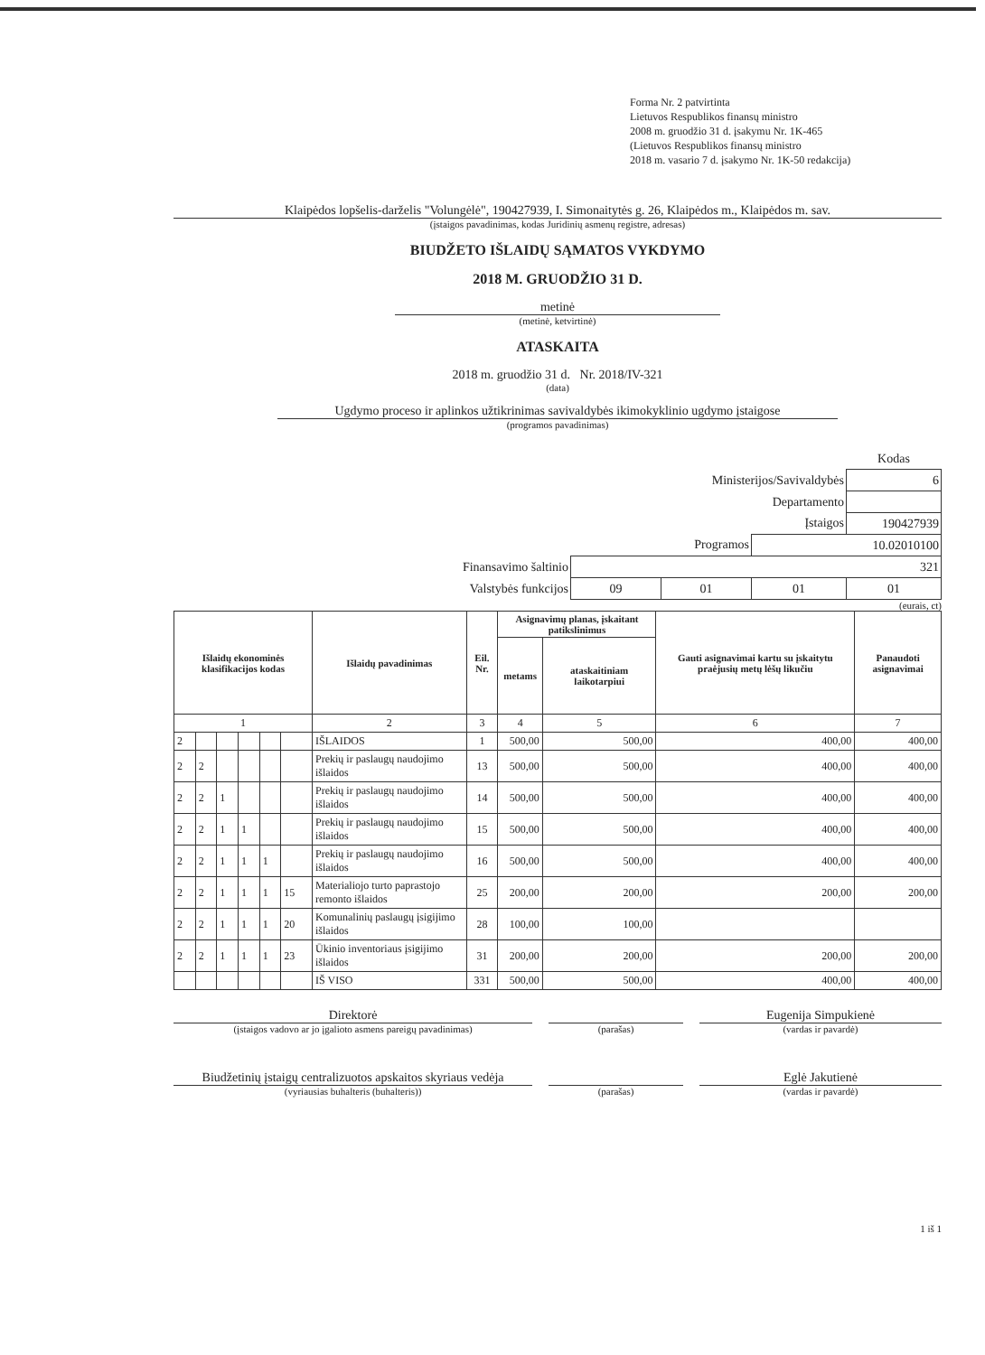Forma Nr. 2 patvirtinta
Lietuvos Respublikos finansų ministro
2008 m. gruodžio 31 d. įsakymu Nr. 1K-465
(Lietuvos Respublikos finansų ministro
2018 m. vasario 7 d. įsakymo Nr. 1K-50 redakcija)
Klaipėdos lopšelis-darželis "Volungėlė", 190427939, I. Simonaitytės g. 26, Klaipėdos m., Klaipėdos m. sav.
(įstaigos pavadinimas, kodas Juridinių asmenų registre, adresas)
BIUDŽETO IŠLAIDŲ SĄMATOS VYKDYMO
2018 M. GRUODŽIO 31 D.
metinė
(metinė, ketvirtinė)
ATASKAITA
2018 m. gruodžio 31 d. Nr. 2018/IV-321
(data)
Ugdymo proceso ir aplinkos užtikrinimas savivaldybės ikimokyklinio ugdymo įstaigose
(programos pavadinimas)
| | | | | Kodas |
| Ministerijos/Savivaldybės | | | | 6 |
| Departamento | | | | |
| Įstaigos | | | | 190427939 |
| Programos | | | 10.02010100 | |
| Finansavimo šaltinio | 321 | | | |
| Valstybės funkcijos | 09 | 01 | 01 | 01 |
(eurais, ct)
| Išlaidų ekonominės klasifikacijos kodas | | | | | | Išlaidų pavadinimas | Eil. Nr. | Asignavimų planas, įskaitant patikslinimus | | Gauti asignavimai kartu su įskaitytu praėjusių metų lėšų likučiu | Panaudoti asignavimai |
| --- | --- | --- | --- | --- | --- | --- | --- | --- | --- | --- | --- |
| | | | | | | | | metams | ataskaitiniam laikotarpiui | | |
| 1 | | | | | | 2 | 3 | 4 | 5 | 6 | 7 |
| 2 | | | | | | IŠLAIDOS | 1 | 500,00 | 500,00 | 400,00 | 400,00 |
| 2 | 2 | | | | | Prekių ir paslaugų naudojimo išlaidos | 13 | 500,00 | 500,00 | 400,00 | 400,00 |
| 2 | 2 | 1 | | | | Prekių ir paslaugų naudojimo išlaidos | 14 | 500,00 | 500,00 | 400,00 | 400,00 |
| 2 | 2 | 1 | 1 | | | Prekių ir paslaugų naudojimo išlaidos | 15 | 500,00 | 500,00 | 400,00 | 400,00 |
| 2 | 2 | 1 | 1 | 1 | | Prekių ir paslaugų naudojimo išlaidos | 16 | 500,00 | 500,00 | 400,00 | 400,00 |
| 2 | 2 | 1 | 1 | 1 | 15 | Materialiojo turto paprastojo remonto išlaidos | 25 | 200,00 | 200,00 | 200,00 | 200,00 |
| 2 | 2 | 1 | 1 | 1 | 20 | Komunalinių paslaugų įsigijimo išlaidos | 28 | 100,00 | 100,00 | | |
| 2 | 2 | 1 | 1 | 1 | 23 | Ūkinio inventoriaus įsigijimo išlaidos | 31 | 200,00 | 200,00 | 200,00 | 200,00 |
| | | | | | | IŠ VISO | 331 | 500,00 | 500,00 | 400,00 | 400,00 |
Direktorė
(įstaigos vadovo ar jo įgalioto asmens pareigų pavadinimas)
(parašas)
Eugenija Simpukienė
(vardas ir pavardė)
Biudžetinių įstaigų centralizuotos apskaitos skyriaus vedėja
(vyriausias buhalteris (buhalteris))
(parašas)
Eglė Jakutienė
(vardas ir pavardė)
1 iš 1